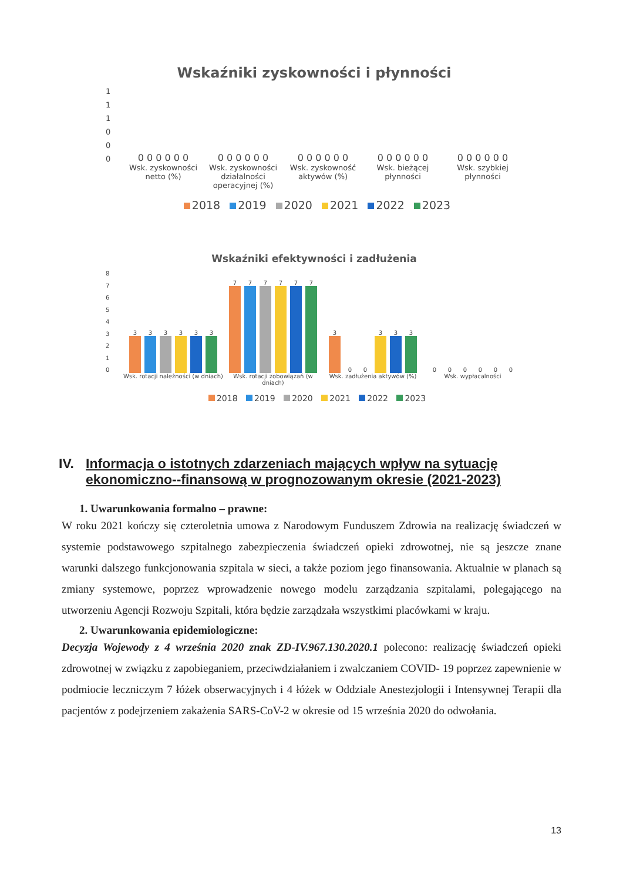Wskaźniki zyskowności i płynności
111000
0 0 0 0 0 0 0 0 0 0 0 0 0 0 0 0 0 0 0 0 0 0 0 0 0 0 0 0 0 0
Wsk. zyskowności netto (%) Wsk. zyskowności działalności operacyjnej (%)
Wsk. zyskowność aktywów (%) Wsk. bieżącej płynności Wsk. szybkiej płynności
2018 2019 2020 2021 2022 2023
Wskaźniki efektywności i zadłużenia
876543210
3
3
3
3
3
3
7
7
7
7
7
7
3
0
0
3
3
3
0
0
0
0
0
0
Wsk. rotacji należności (w dniach)
Wsk. rotacji zobowiązań (w dniach)
Wsk. zadłużenia aktywów (%) Wsk. wypłacalności
2018 2019 2020 2021 2022 2023
IV. Informacja o istotnych zdarzeniach mających wpływ na sytuację ekonomiczno--finansową w prognozowanym okresie (2021-2023)
1. Uwarunkowania formalno – prawne:
W roku 2021 kończy się czteroletnia umowa z Narodowym Funduszem Zdrowia na realizację świadczeń w systemie podstawowego szpitalnego zabezpieczenia świadczeń opieki zdrowotnej, nie są jeszcze znane warunki dalszego funkcjonowania szpitala w sieci, a także poziom jego finansowania. Aktualnie w planach są zmiany systemowe, poprzez wprowadzenie nowego modelu zarządzania szpitalami, polegającego na utworzeniu Agencji Rozwoju Szpitali, która będzie zarządzała wszystkimi placówkami w kraju.
2. Uwarunkowania epidemiologiczne:
Decyzja Wojewody z 4 września 2020 znak ZD-IV.967.130.2020.1 polecono: realizację świadczeń opieki zdrowotnej w związku z zapobieganiem, przeciwdziałaniem i zwalczaniem COVID- 19 poprzez zapewnienie w podmiocie leczniczym 7 łóżek obserwacyjnych i 4 łóżek w Oddziale Anestezjologii i Intensywnej Terapii dla pacjentów z podejrzeniem zakażenia SARS-CoV-2 w okresie od 15 września 2020 do odwołania.
13